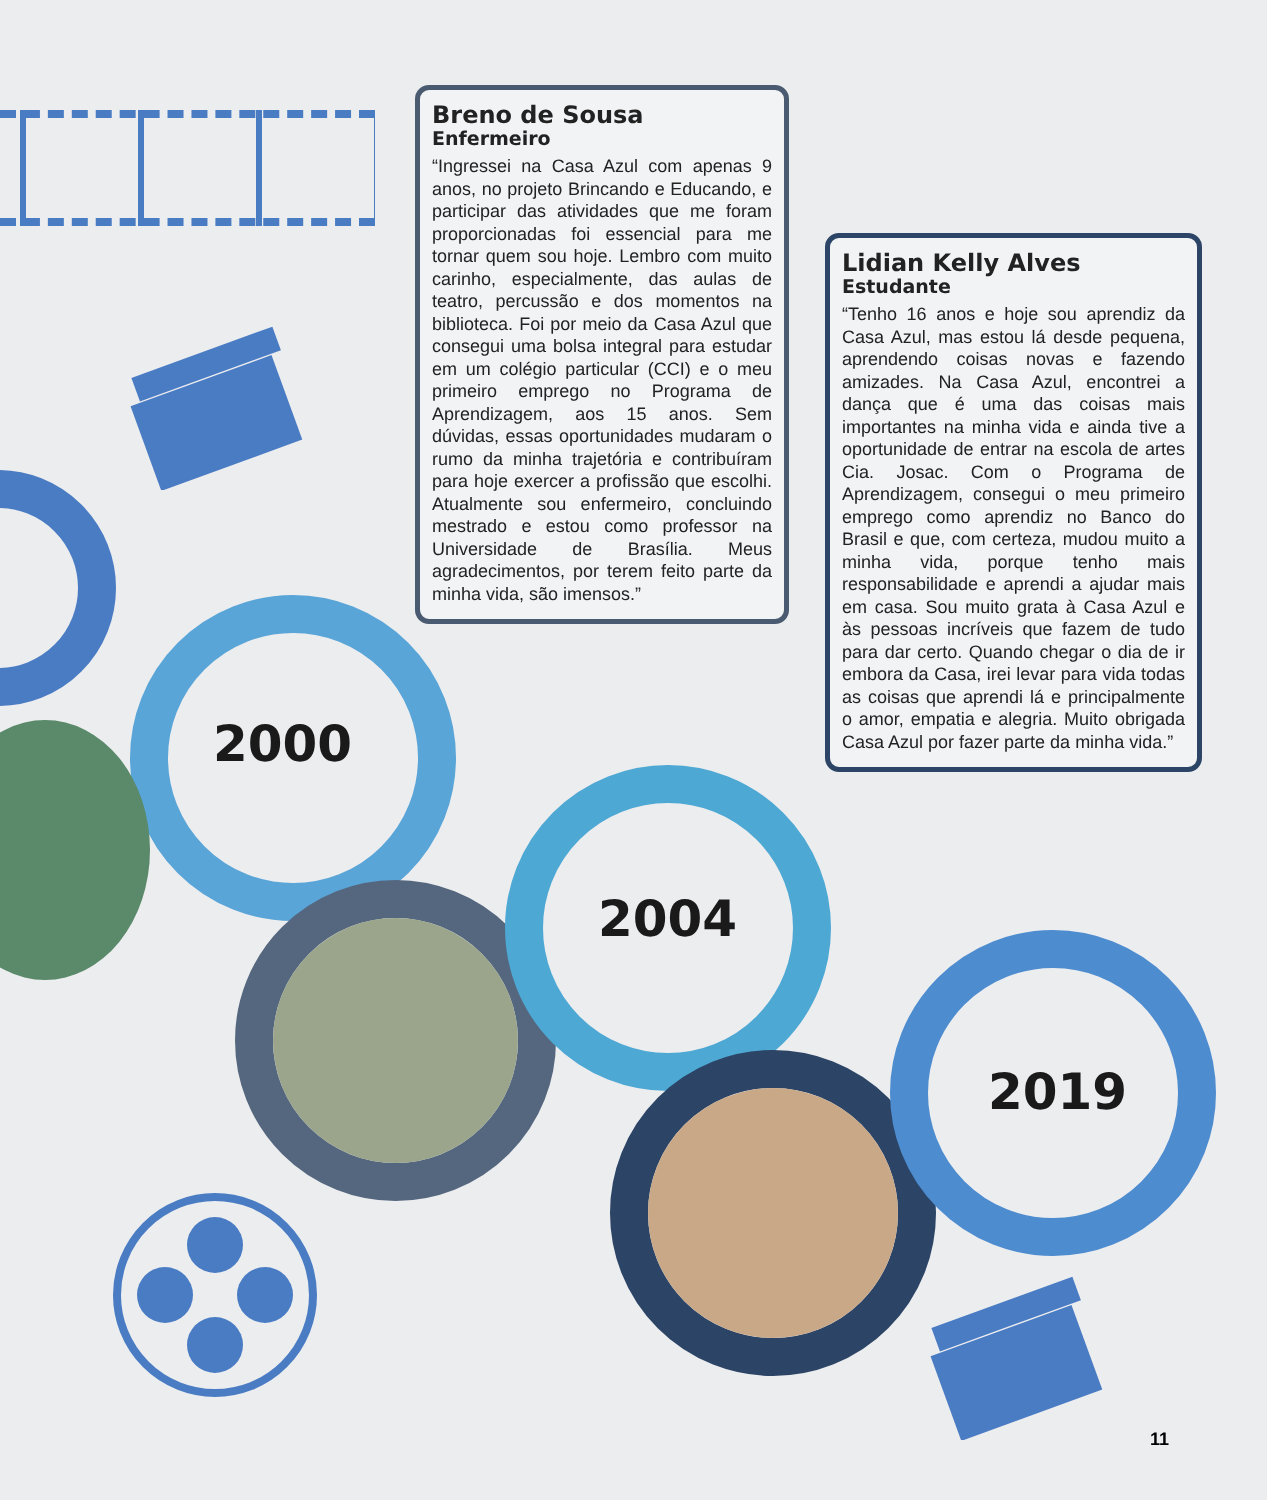2000
2004
2019
Breno de Sousa
Enfermeiro
“Ingressei na Casa Azul com apenas 9 anos, no projeto Brincando e Educando, e participar das atividades que me foram proporcionadas foi essencial para me tornar quem sou hoje. Lembro com muito carinho, especialmente, das aulas de teatro, percussão e dos momentos na biblioteca. Foi por meio da Casa Azul que consegui uma bolsa integral para estudar em um colégio particular (CCI) e o meu primeiro emprego no Programa de Aprendizagem, aos 15 anos. Sem dúvidas, essas oportunidades mudaram o rumo da minha trajetória e contribuíram para hoje exercer a profissão que escolhi. Atualmente sou enfermeiro, concluindo mestrado e estou como professor na Universidade de Brasília. Meus agradecimentos, por terem feito parte da minha vida, são imensos.”
Lidian Kelly Alves
Estudante
“Tenho 16 anos e hoje sou aprendiz da Casa Azul, mas estou lá desde pequena, aprendendo coisas novas e fazendo amizades. Na Casa Azul, encontrei a dança que é uma das coisas mais importantes na minha vida e ainda tive a oportunidade de entrar na escola de artes Cia. Josac. Com o Programa de Aprendizagem, consegui o meu primeiro emprego como aprendiz no Banco do Brasil e que, com certeza, mudou muito a minha vida, porque tenho mais responsabilidade e aprendi a ajudar mais em casa. Sou muito grata à Casa Azul e às pessoas incríveis que fazem de tudo para dar certo. Quando chegar o dia de ir embora da Casa, irei levar para vida todas as coisas que aprendi lá e principalmente o amor, empatia e alegria. Muito obrigada Casa Azul por fazer parte da minha vida.”
11